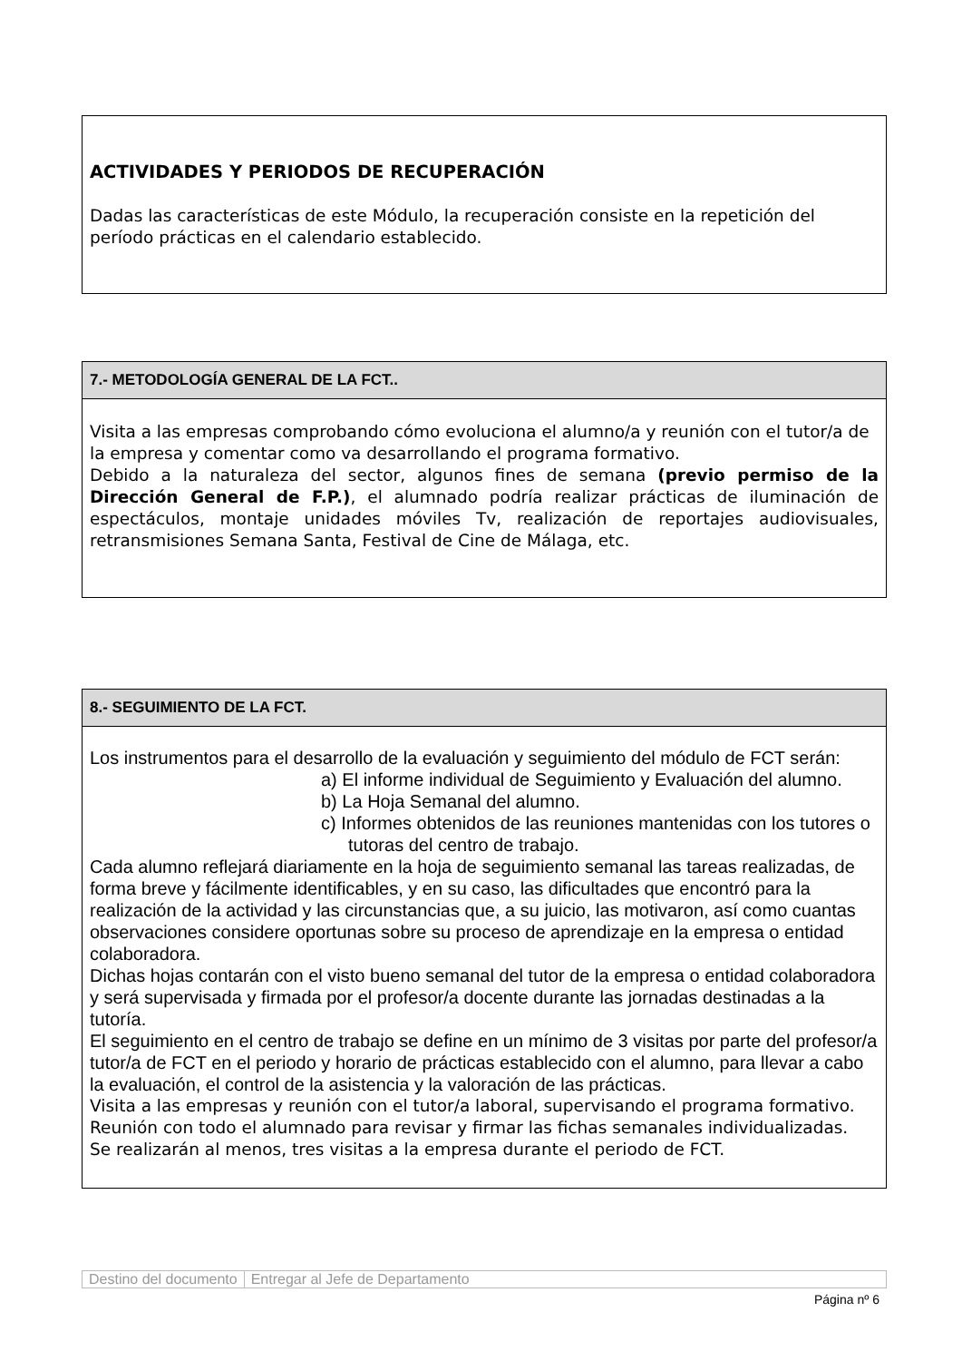ACTIVIDADES Y PERIODOS DE RECUPERACIÓN
Dadas las características de este Módulo, la recuperación consiste en la repetición del período prácticas en el calendario establecido.
7.- METODOLOGÍA GENERAL DE LA FCT..
Visita a las empresas comprobando cómo evoluciona el alumno/a y reunión con el tutor/a de la empresa y comentar como va desarrollando el programa formativo.
Debido a la naturaleza del sector, algunos fines de semana (previo permiso de la Dirección General de F.P.), el alumnado podría realizar prácticas de iluminación de espectáculos, montaje unidades móviles Tv, realización de reportajes audiovisuales, retransmisiones Semana Santa, Festival de Cine de Málaga, etc.
8.- SEGUIMIENTO DE LA FCT.
Los instrumentos para el desarrollo de la evaluación y seguimiento del módulo de FCT serán:
a) El informe individual de Seguimiento y Evaluación del alumno.
b) La Hoja Semanal del alumno.
c) Informes obtenidos de las reuniones mantenidas con los tutores o tutoras del centro de trabajo.
Cada alumno reflejará diariamente en la hoja de seguimiento semanal las tareas realizadas, de forma breve y fácilmente identificables, y en su caso, las dificultades que encontró para la realización de la actividad y las circunstancias que, a su juicio, las motivaron, así como cuantas observaciones considere oportunas sobre su proceso de aprendizaje en la empresa o entidad colaboradora.
Dichas hojas contarán con el visto bueno semanal del tutor de la empresa o entidad colaboradora y será supervisada y firmada por el profesor/a docente durante las jornadas destinadas a la tutoría.
El seguimiento en el centro de trabajo se define en un mínimo de 3 visitas por parte del profesor/a tutor/a de FCT en el periodo y horario de prácticas establecido con el alumno, para llevar a cabo la evaluación, el control de la asistencia y la valoración de las prácticas.
Visita a las empresas y reunión con el tutor/a laboral, supervisando el programa formativo.
Reunión con todo el alumnado para revisar y firmar las fichas semanales individualizadas.
Se realizarán al menos, tres visitas a la empresa durante el periodo de FCT.
Destino del documento Entregar al Jefe de Departamento
Página nº 6